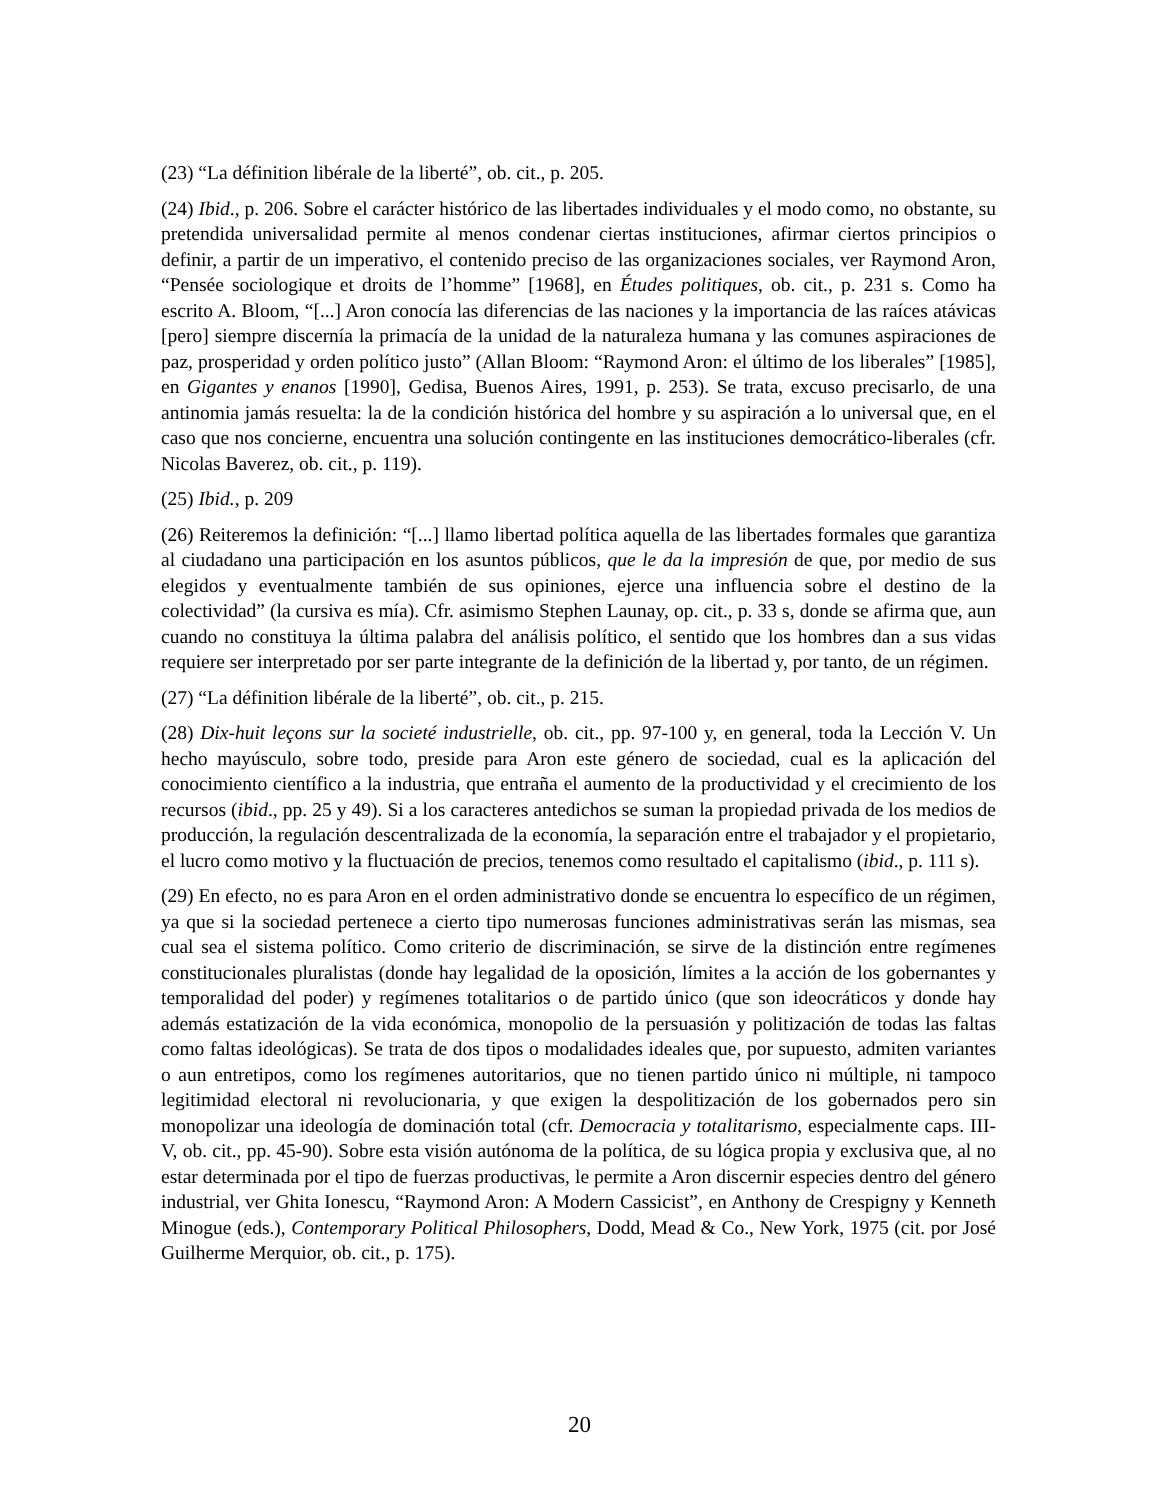(23) “La définition libérale de la liberté”, ob. cit., p. 205.
(24) Ibid., p. 206. Sobre el carácter histórico de las libertades individuales y el modo como, no obstante, su pretendida universalidad permite al menos condenar ciertas instituciones, afirmar ciertos principios o definir, a partir de un imperativo, el contenido preciso de las organizaciones sociales, ver Raymond Aron, “Pensée sociologique et droits de l’homme” [1968], en Études politiques, ob. cit., p. 231 s. Como ha escrito A. Bloom, “[...] Aron conocía las diferencias de las naciones y la importancia de las raíces atávicas [pero] siempre discernía la primacía de la unidad de la naturaleza humana y las comunes aspiraciones de paz, prosperidad y orden político justo” (Allan Bloom: “Raymond Aron: el último de los liberales” [1985], en Gigantes y enanos [1990], Gedisa, Buenos Aires, 1991, p. 253). Se trata, excuso precisarlo, de una antinomia jamás resuelta: la de la condición histórica del hombre y su aspiración a lo universal que, en el caso que nos concierne, encuentra una solución contingente en las instituciones democrático-liberales (cfr. Nicolas Baverez, ob. cit., p. 119).
(25) Ibid., p. 209
(26) Reiteremos la definición: “[...] llamo libertad política aquella de las libertades formales que garantiza al ciudadano una participación en los asuntos públicos, que le da la impresión de que, por medio de sus elegidos y eventualmente también de sus opiniones, ejerce una influencia sobre el destino de la colectividad” (la cursiva es mía). Cfr. asimismo Stephen Launay, op. cit., p. 33 s, donde se afirma que, aun cuando no constituya la última palabra del análisis político, el sentido que los hombres dan a sus vidas requiere ser interpretado por ser parte integrante de la definición de la libertad y, por tanto, de un régimen.
(27) “La définition libérale de la liberté”, ob. cit., p. 215.
(28) Dix-huit leçons sur la societé industrielle, ob. cit., pp. 97-100 y, en general, toda la Lección V. Un hecho mayúsculo, sobre todo, preside para Aron este género de sociedad, cual es la aplicación del conocimiento científico a la industria, que entraña el aumento de la productividad y el crecimiento de los recursos (ibid., pp. 25 y 49). Si a los caracteres antedichos se suman la propiedad privada de los medios de producción, la regulación descentralizada de la economía, la separación entre el trabajador y el propietario, el lucro como motivo y la fluctuación de precios, tenemos como resultado el capitalismo (ibid., p. 111 s).
(29) En efecto, no es para Aron en el orden administrativo donde se encuentra lo específico de un régimen, ya que si la sociedad pertenece a cierto tipo numerosas funciones administrativas serán las mismas, sea cual sea el sistema político. Como criterio de discriminación, se sirve de la distinción entre regímenes constitucionales pluralistas (donde hay legalidad de la oposición, límites a la acción de los gobernantes y temporalidad del poder) y regímenes totalitarios o de partido único (que son ideocráticos y donde hay además estatización de la vida económica, monopolio de la persuasión y politización de todas las faltas como faltas ideológicas). Se trata de dos tipos o modalidades ideales que, por supuesto, admiten variantes o aun entretipos, como los regímenes autoritarios, que no tienen partido único ni múltiple, ni tampoco legitimidad electoral ni revolucionaria, y que exigen la despolitización de los gobernados pero sin monopolizar una ideología de dominación total (cfr. Democracia y totalitarismo, especialmente caps. III-V, ob. cit., pp. 45-90). Sobre esta visión autónoma de la política, de su lógica propia y exclusiva que, al no estar determinada por el tipo de fuerzas productivas, le permite a Aron discernir especies dentro del género industrial, ver Ghita Ionescu, “Raymond Aron: A Modern Cassicist”, en Anthony de Crespigny y Kenneth Minogue (eds.), Contemporary Political Philosophers, Dodd, Mead & Co., New York, 1975 (cit. por José Guilherme Merquior, ob. cit., p. 175).
20